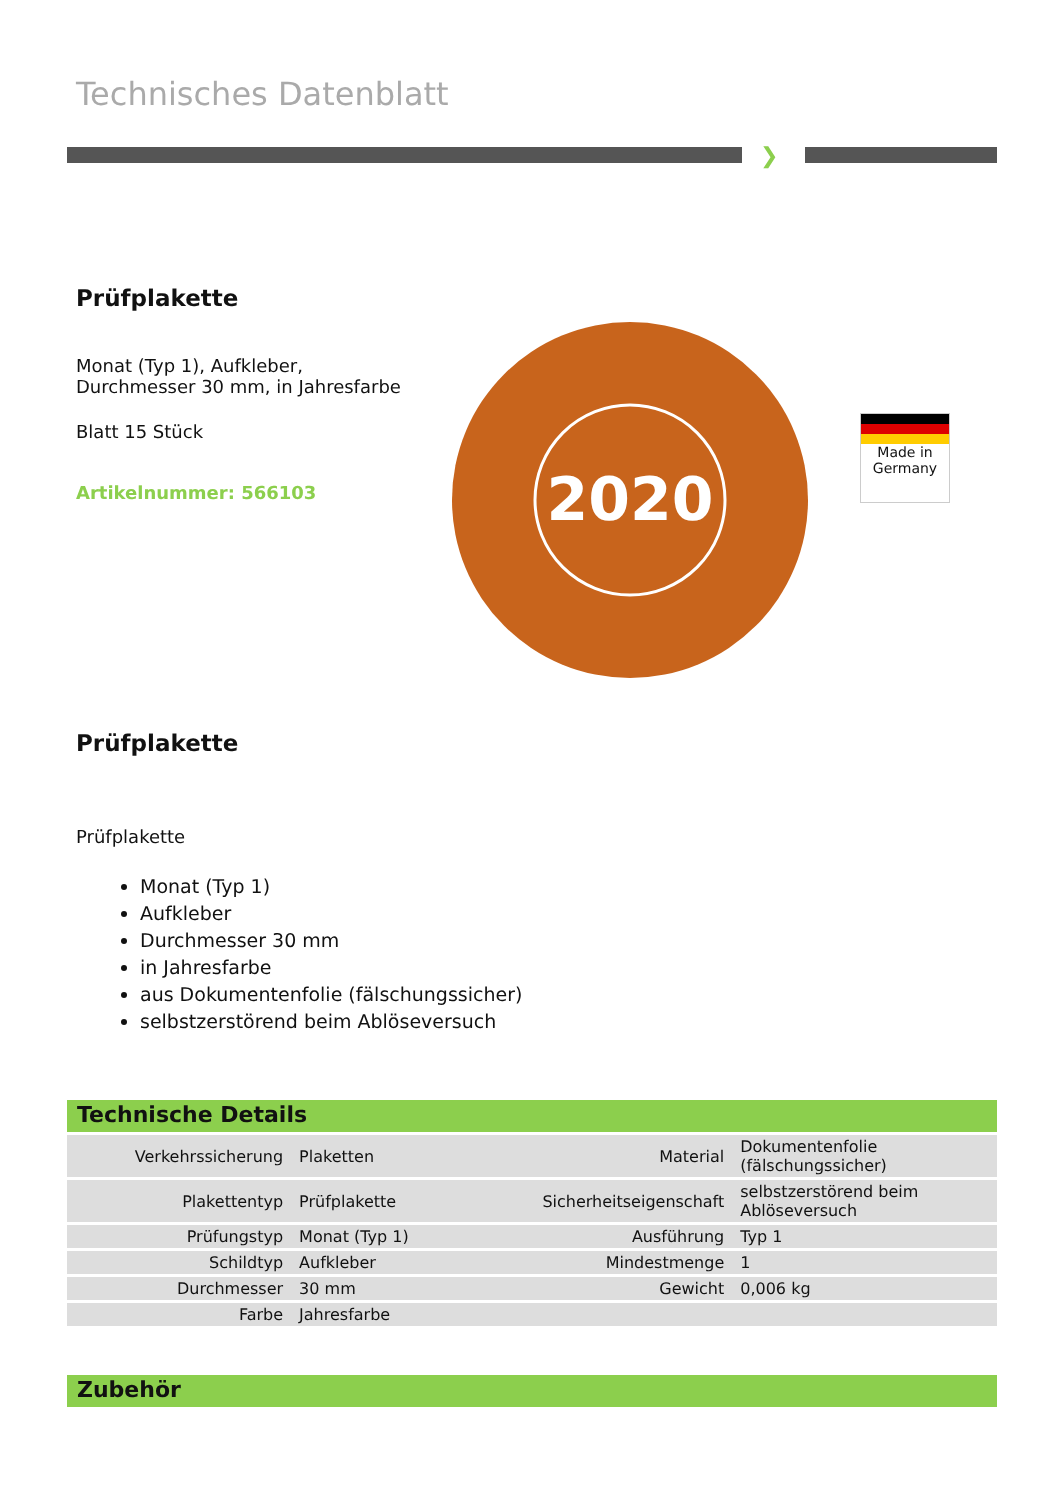Technisches Datenblatt
❯
Prüfplakette
Monat (Typ 1), Aufkleber,
Durchmesser 30 mm, in Jahresfarbe
Blatt 15 Stück
Artikelnummer: 566103
2020
Made in Germany
Prüfplakette
Prüfplakette
Monat (Typ 1)
Aufkleber
Durchmesser 30 mm
in Jahresfarbe
aus Dokumentenfolie (fälschungssicher)
selbstzerstörend beim Ablöseversuch
Technische Details
| Verkehrssicherung | Plaketten | Material | Dokumentenfolie (fälschungssicher) |
| Plakettentyp | Prüfplakette | Sicherheitseigenschaft | selbstzerstörend beim Ablöseversuch |
| Prüfungstyp | Monat (Typ 1) | Ausführung | Typ 1 |
| Schildtyp | Aufkleber | Mindestmenge | 1 |
| Durchmesser | 30 mm | Gewicht | 0,006 kg |
| Farbe | Jahresfarbe | | |
Zubehör